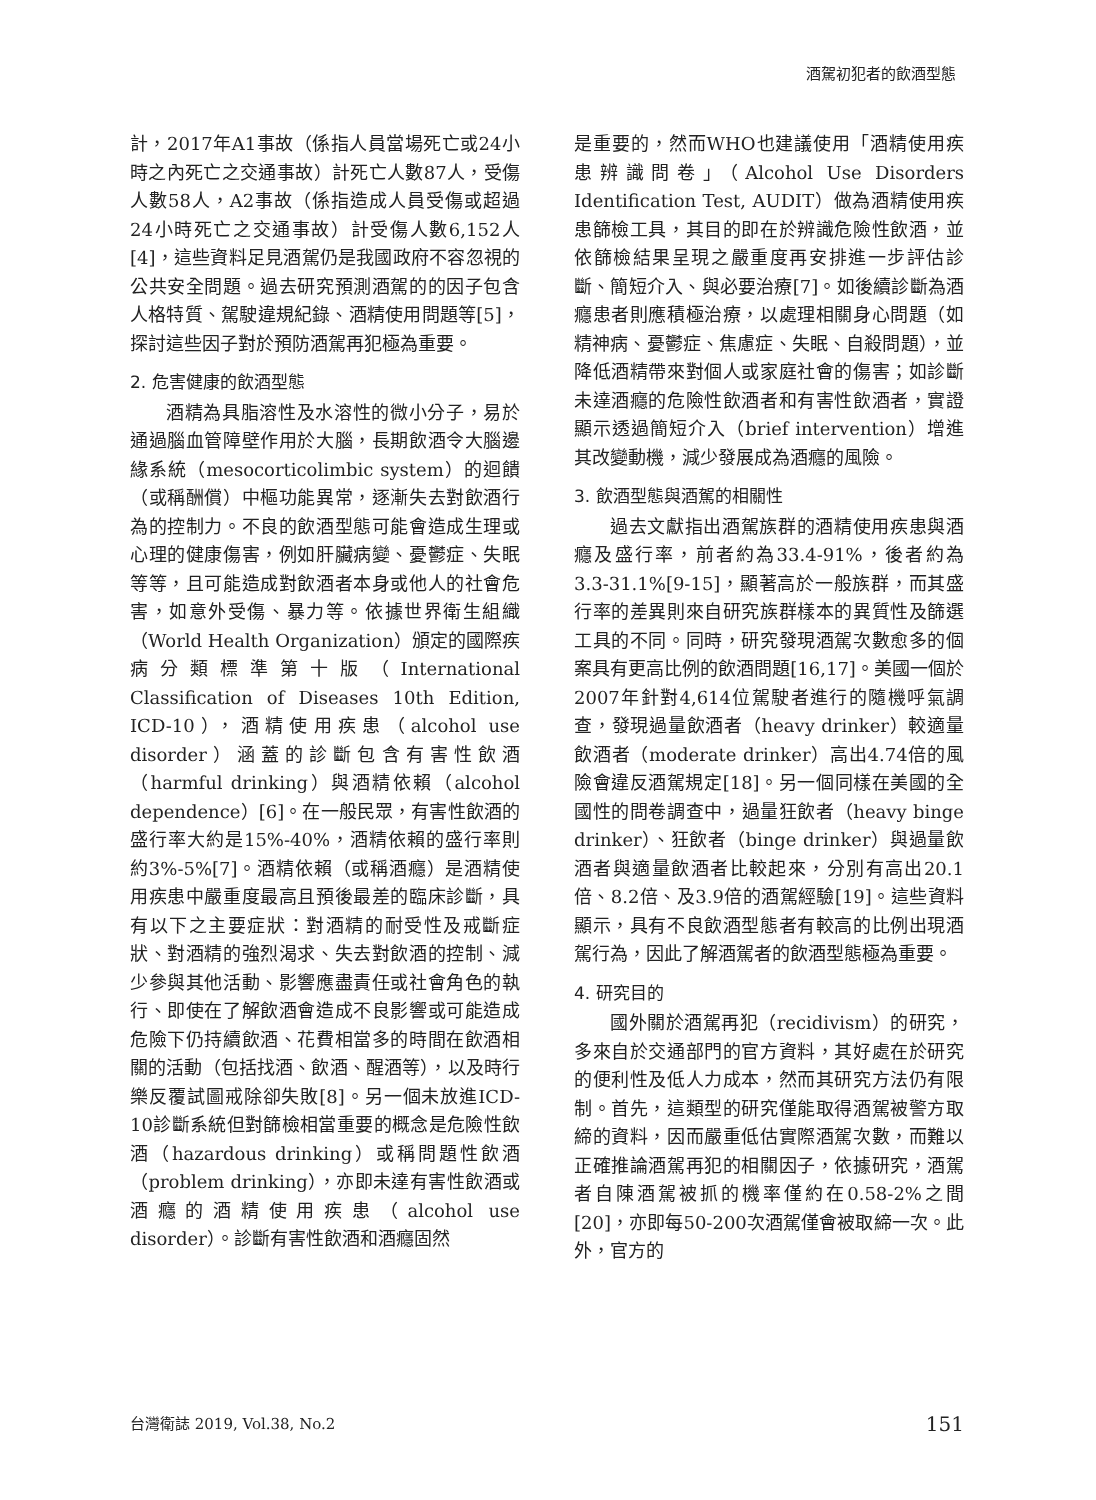酒駕初犯者的飲酒型態
計，2017年A1事故（係指人員當場死亡或24小時之內死亡之交通事故）計死亡人數87人，受傷人數58人，A2事故（係指造成人員受傷或超過24小時死亡之交通事故）計受傷人數6,152人[4]，這些資料足見酒駕仍是我國政府不容忽視的公共安全問題。過去研究預測酒駕的的因子包含人格特質、駕駛違規紀錄、酒精使用問題等[5]，探討這些因子對於預防酒駕再犯極為重要。
2. 危害健康的飲酒型態
酒精為具脂溶性及水溶性的微小分子，易於通過腦血管障壁作用於大腦，長期飲酒令大腦邊緣系統（mesocorticolimbic system）的迴饋（或稱酬償）中樞功能異常，逐漸失去對飲酒行為的控制力。不良的飲酒型態可能會造成生理或心理的健康傷害，例如肝臟病變、憂鬱症、失眠等等，且可能造成對飲酒者本身或他人的社會危害，如意外受傷、暴力等。依據世界衛生組織（World Health Organization）頒定的國際疾病分類標準第十版（International Classification of Diseases 10th Edition, ICD-10），酒精使用疾患（alcohol use disorder）涵蓋的診斷包含有害性飲酒（harmful drinking）與酒精依賴（alcohol dependence）[6]。在一般民眾，有害性飲酒的盛行率大約是15%-40%，酒精依賴的盛行率則約3%-5%[7]。酒精依賴（或稱酒癮）是酒精使用疾患中嚴重度最高且預後最差的臨床診斷，具有以下之主要症狀：對酒精的耐受性及戒斷症狀、對酒精的強烈渴求、失去對飲酒的控制、減少參與其他活動、影響應盡責任或社會角色的執行、即使在了解飲酒會造成不良影響或可能造成危險下仍持續飲酒、花費相當多的時間在飲酒相關的活動（包括找酒、飲酒、醒酒等），以及時行樂反覆試圖戒除卻失敗[8]。另一個未放進ICD-10診斷系統但對篩檢相當重要的概念是危險性飲酒（hazardous drinking）或稱問題性飲酒（problem drinking），亦即未達有害性飲酒或酒癮的酒精使用疾患（alcohol use disorder）。診斷有害性飲酒和酒癮固然
是重要的，然而WHO也建議使用「酒精使用疾患辨識問卷」（Alcohol Use Disorders Identification Test, AUDIT）做為酒精使用疾患篩檢工具，其目的即在於辨識危險性飲酒，並依篩檢結果呈現之嚴重度再安排進一步評估診斷、簡短介入、與必要治療[7]。如後續診斷為酒癮患者則應積極治療，以處理相關身心問題（如精神病、憂鬱症、焦慮症、失眠、自殺問題），並降低酒精帶來對個人或家庭社會的傷害；如診斷未達酒癮的危險性飲酒者和有害性飲酒者，實證顯示透過簡短介入（brief intervention）增進其改變動機，減少發展成為酒癮的風險。
3. 飲酒型態與酒駕的相關性
過去文獻指出酒駕族群的酒精使用疾患與酒癮及盛行率，前者約為33.4-91%，後者約為3.3-31.1%[9-15]，顯著高於一般族群，而其盛行率的差異則來自研究族群樣本的異質性及篩選工具的不同。同時，研究發現酒駕次數愈多的個案具有更高比例的飲酒問題[16,17]。美國一個於2007年針對4,614位駕駛者進行的隨機呼氣調查，發現過量飲酒者（heavy drinker）較適量飲酒者（moderate drinker）高出4.74倍的風險會違反酒駕規定[18]。另一個同樣在美國的全國性的問卷調查中，過量狂飲者（heavy binge drinker）、狂飲者（binge drinker）與過量飲酒者與適量飲酒者比較起來，分別有高出20.1倍、8.2倍、及3.9倍的酒駕經驗[19]。這些資料顯示，具有不良飲酒型態者有較高的比例出現酒駕行為，因此了解酒駕者的飲酒型態極為重要。
4. 研究目的
國外關於酒駕再犯（recidivism）的研究，多來自於交通部門的官方資料，其好處在於研究的便利性及低人力成本，然而其研究方法仍有限制。首先，這類型的研究僅能取得酒駕被警方取締的資料，因而嚴重低估實際酒駕次數，而難以正確推論酒駕再犯的相關因子，依據研究，酒駕者自陳酒駕被抓的機率僅約在0.58-2%之間[20]，亦即每50-200次酒駕僅會被取締一次。此外，官方的
台灣衛誌 2019, Vol.38, No.2 151